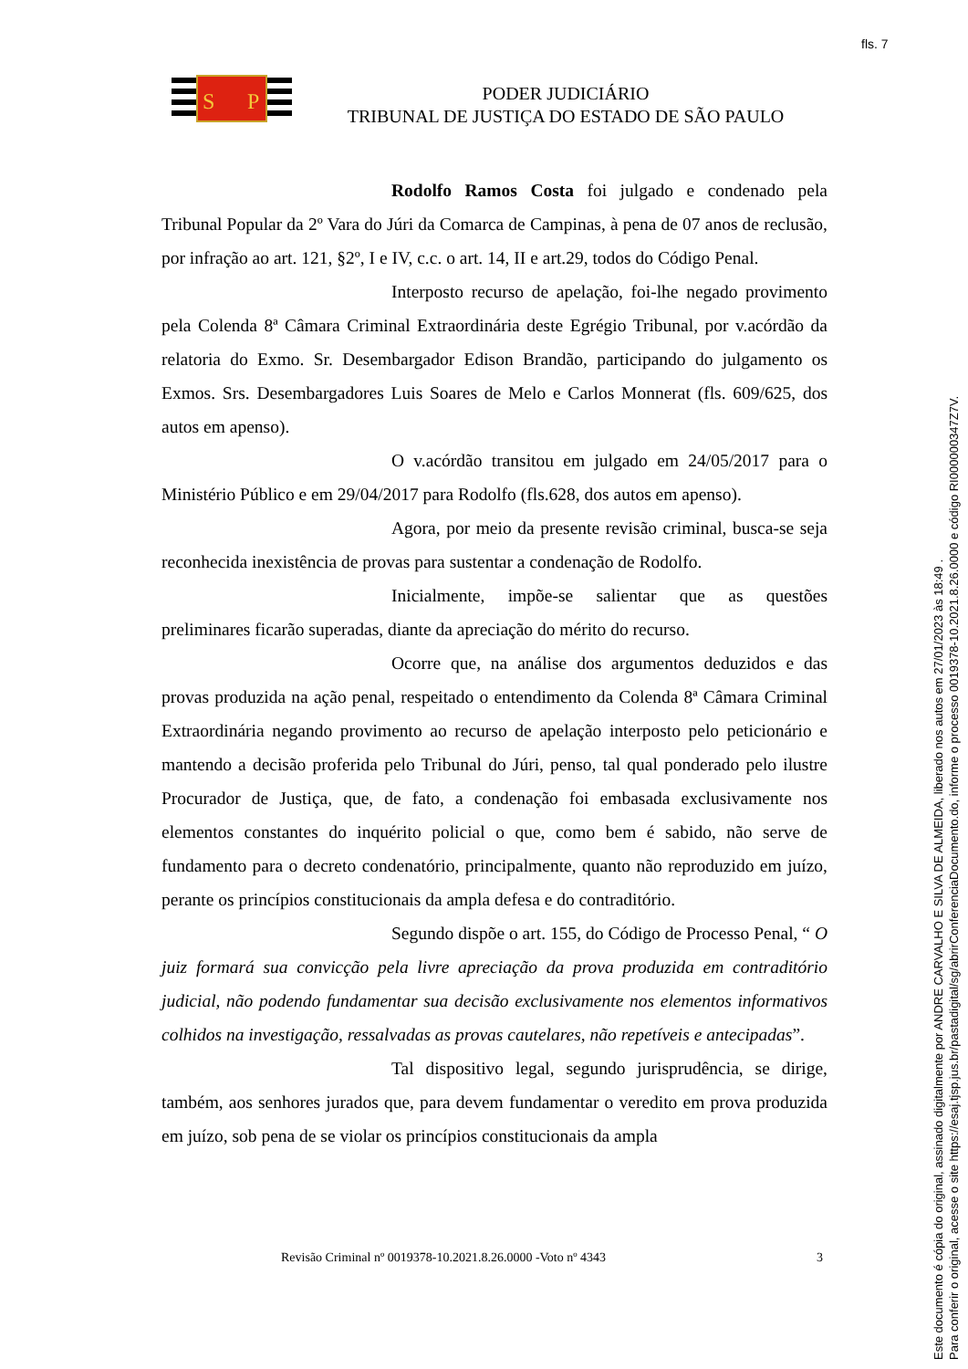fls. 7
S
P
PODER JUDICIÁRIO
TRIBUNAL DE JUSTIÇA DO ESTADO DE SÃO PAULO
Rodolfo Ramos Costa foi julgado e condenado pela Tribunal Popular da 2º Vara do Júri da Comarca de Campinas, à pena de 07 anos de reclusão, por infração ao art. 121, §2º, I e IV, c.c. o art. 14, II e art.29, todos do Código Penal.
Interposto recurso de apelação, foi-lhe negado provimento pela Colenda 8ª Câmara Criminal Extraordinária deste Egrégio Tribunal, por v.acórdão da relatoria do Exmo. Sr. Desembargador Edison Brandão, participando do julgamento os Exmos. Srs. Desembargadores Luis Soares de Melo e Carlos Monnerat (fls. 609/625, dos autos em apenso).
O v.acórdão transitou em julgado em 24/05/2017 para o Ministério Público e em 29/04/2017 para Rodolfo (fls.628, dos autos em apenso).
Agora, por meio da presente revisão criminal, busca-se seja reconhecida inexistência de provas para sustentar a condenação de Rodolfo.
Inicialmente, impõe-se salientar que as questões preliminares ficarão superadas, diante da apreciação do mérito do recurso.
Ocorre que, na análise dos argumentos deduzidos e das provas produzida na ação penal, respeitado o entendimento da Colenda 8ª Câmara Criminal Extraordinária negando provimento ao recurso de apelação interposto pelo peticionário e mantendo a decisão proferida pelo Tribunal do Júri, penso, tal qual ponderado pelo ilustre Procurador de Justiça, que, de fato, a condenação foi embasada exclusivamente nos elementos constantes do inquérito policial o que, como bem é sabido, não serve de fundamento para o decreto condenatório, principalmente, quanto não reproduzido em juízo, perante os princípios constitucionais da ampla defesa e do contraditório.
Segundo dispõe o art. 155, do Código de Processo Penal, “ O juiz formará sua convicção pela livre apreciação da prova produzida em contraditório judicial, não podendo fundamentar sua decisão exclusivamente nos elementos informativos colhidos na investigação, ressalvadas as provas cautelares, não repetíveis e antecipadas”.
Tal dispositivo legal, segundo jurisprudência, se dirige, também, aos senhores jurados que, para devem fundamentar o veredito em prova produzida em juízo, sob pena de se violar os princípios constitucionais da ampla
Revisão Criminal nº 0019378-10.2021.8.26.0000 -Voto nº 4343 3
Este documento é cópia do original, assinado digitalmente por ANDRE CARVALHO E SILVA DE ALMEIDA, liberado nos autos em 27/01/2023 às 18:49 .
Para conferir o original, acesse o site https://esaj.tjsp.jus.br/pastadigital/sg/abrirConferenciaDocumento.do, informe o processo 0019378-10.2021.8.26.0000 e código RI000000347Z7V.